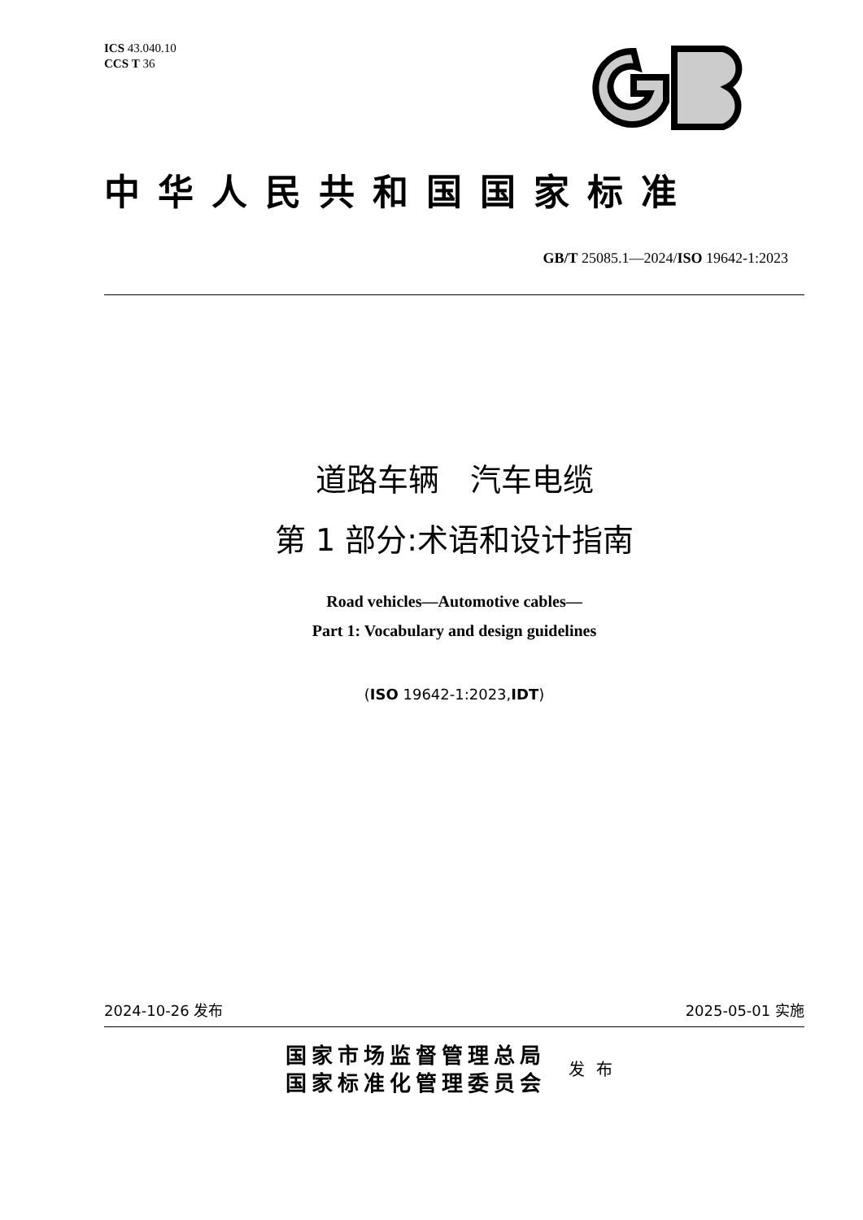ICS 43.040.10
CCS T 36
中华人民共和国国家标准
GB/T 25085.1—2024/ISO 19642-1:2023
道路车辆　汽车电缆
第 1 部分:术语和设计指南
Road vehicles—Automotive cables—
Part 1: Vocabulary and design guidelines
(ISO 19642-1:2023,IDT)
2024-10-26 发布 2025-05-01 实施
国家市场监督管理总局
国家标准化管理委员会
发布